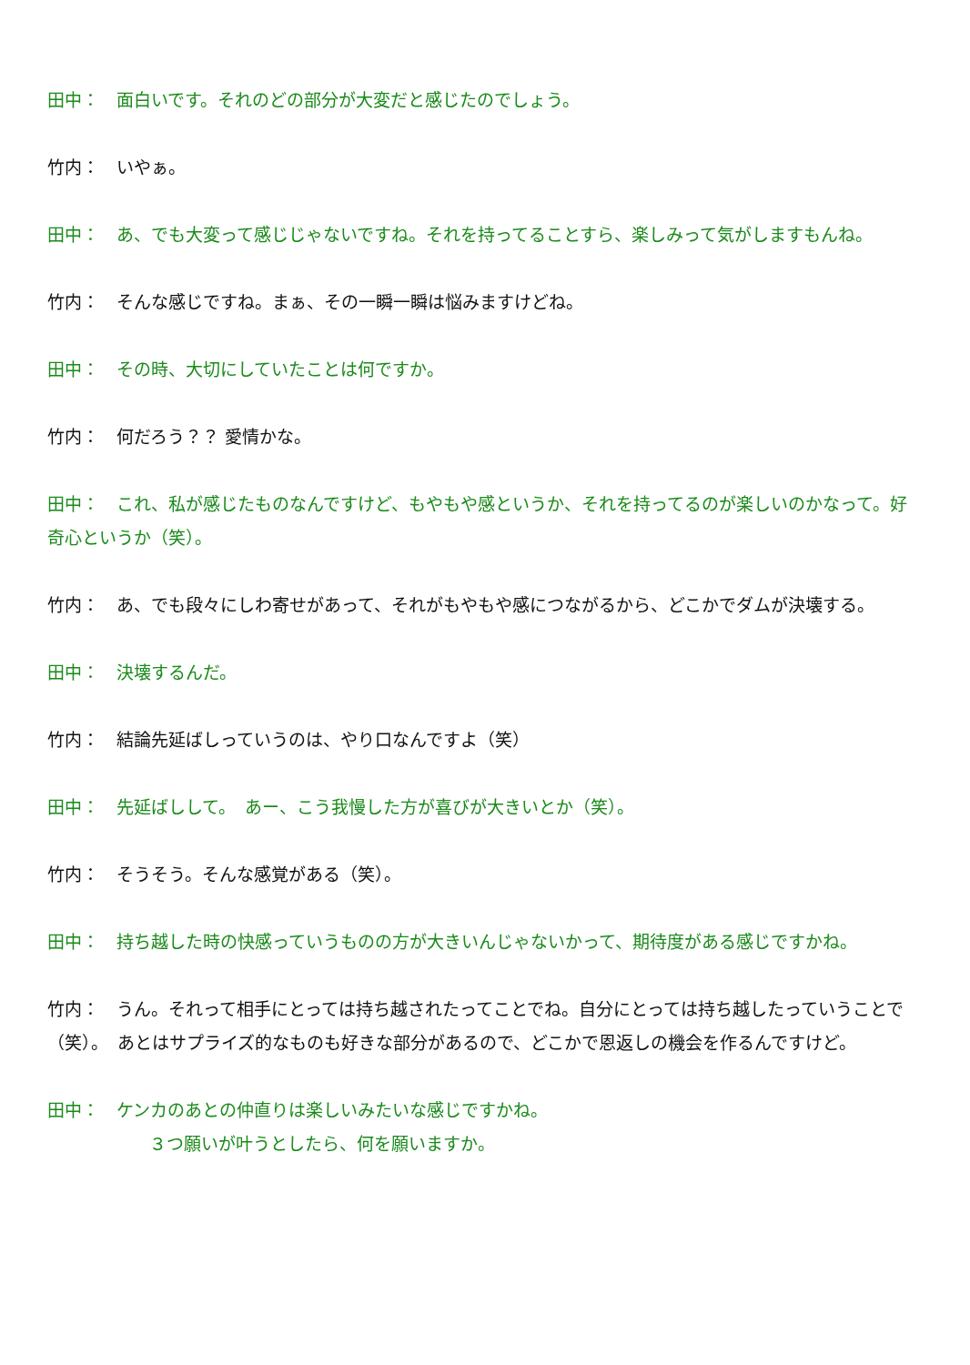田中：　面白いです。それのどの部分が大変だと感じたのでしょう。
竹内：　いやぁ。
田中：　あ、でも大変って感じじゃないですね。それを持ってることすら、楽しみって気がしますもんね。
竹内：　そんな感じですね。まぁ、その一瞬一瞬は悩みますけどね。
田中：　その時、大切にしていたことは何ですか。
竹内：　何だろう？？ 愛情かな。
田中：　これ、私が感じたものなんですけど、もやもや感というか、それを持ってるのが楽しいのかなって。好奇心というか（笑）。
竹内：　あ、でも段々にしわ寄せがあって、それがもやもや感につながるから、どこかでダムが決壊する。
田中：　決壊するんだ。
竹内：　結論先延ばしっていうのは、やり口なんですよ（笑）
田中：　先延ばしして。　あー、こう我慢した方が喜びが大きいとか（笑）。
竹内：　そうそう。そんな感覚がある（笑）。
田中：　持ち越した時の快感っていうものの方が大きいんじゃないかって、期待度がある感じですかね。
竹内：　うん。それって相手にとっては持ち越されたってことでね。自分にとっては持ち越したっていうことで（笑）。　あとはサプライズ的なものも好きな部分があるので、どこかで恩返しの機会を作るんですけど。
田中：　ケンカのあとの仲直りは楽しいみたいな感じですかね。
３つ願いが叶うとしたら、何を願いますか。